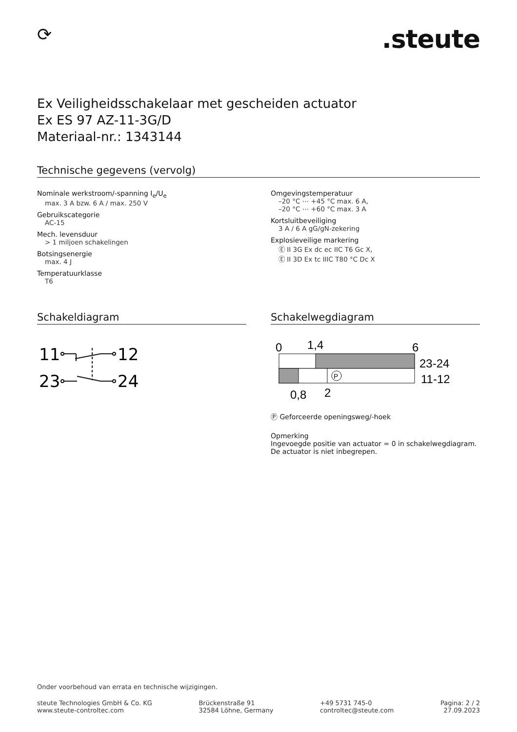⟳
.steute
Ex Veiligheidsschakelaar met gescheiden actuator
Ex ES 97 AZ-11-3G/D
Materiaal-nr.: 1343144
Technische gegevens (vervolg)
Nominale werkstroom/-spanning I<sub>e</sub>/U<sub>e</sub>
max. 3 A bzw. 6 A / max. 250 V
Gebruikscategorie
AC-15
Mech. levensduur
> 1 miljoen schakelingen
Botsingsenergie
max. 4 J
Temperatuurklasse
T6
Omgevingstemperatuur
–20 °C ⋯ +45 °C max. 6 A,
–20 °C ⋯ +60 °C max. 3 A
Kortsluitbeveiliging
3 A / 6 A gG/gN-zekering
Explosieveilige markering
Ⓔ II 3G Ex dc ec IIC T6 Gc X,
Ⓔ II 3D Ex tc IIIC T80 °C Dc X
Schakeldiagram
11
12
23
24
Schakelwegdiagram
0
1,4
6
P
23-24
11-12
0,8
2
Ⓟ Geforceerde openingsweg/-hoek
Opmerking
Ingevoegde positie van actuator = 0 in schakelwegdiagram.
De actuator is niet inbegrepen.
Onder voorbehoud van errata en technische wijzigingen.
steute Technologies GmbH & Co. KG
www.steute-controltec.com
Brückenstraße 91
32584 Löhne, Germany
+49 5731 745-0
controltec@steute.com
Pagina: 2 / 2
27.09.2023